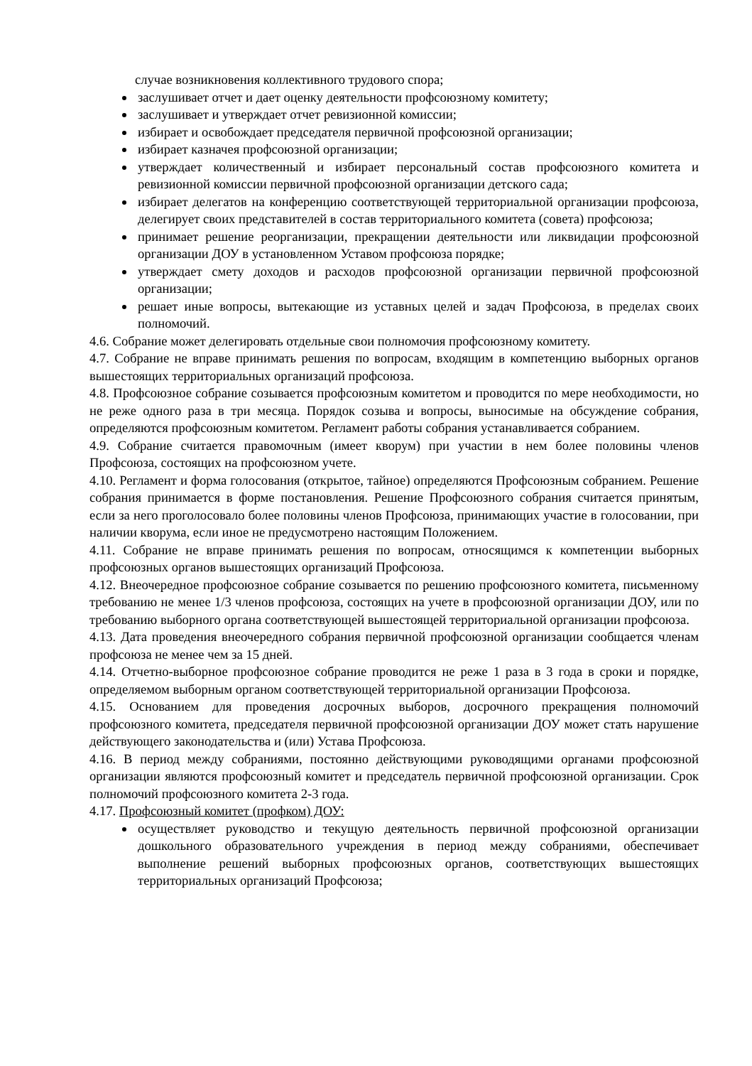случае возникновения коллективного трудового спора;
заслушивает отчет и дает оценку деятельности профсоюзному комитету;
заслушивает и утверждает отчет ревизионной комиссии;
избирает и освобождает председателя первичной профсоюзной организации;
избирает казначея профсоюзной организации;
утверждает количественный и избирает персональный состав профсоюзного комитета и ревизионной комиссии первичной профсоюзной организации детского сада;
избирает делегатов на конференцию соответствующей территориальной организации профсоюза, делегирует своих представителей в состав территориального комитета (совета) профсоюза;
принимает решение реорганизации, прекращении деятельности или ликвидации профсоюзной организации ДОУ в установленном Уставом профсоюза порядке;
утверждает смету доходов и расходов профсоюзной организации первичной профсоюзной организации;
решает иные вопросы, вытекающие из уставных целей и задач Профсоюза, в пределах своих полномочий.
4.6. Собрание может делегировать отдельные свои полномочия профсоюзному комитету.
4.7. Собрание не вправе принимать решения по вопросам, входящим в компетенцию выборных органов вышестоящих территориальных организаций профсоюза.
4.8. Профсоюзное собрание созывается профсоюзным комитетом и проводится по мере необходимости, но не реже одного раза в три месяца. Порядок созыва и вопросы, выносимые на обсуждение собрания, определяются профсоюзным комитетом. Регламент работы собрания устанавливается собранием.
4.9. Собрание считается правомочным (имеет кворум) при участии в нем более половины членов Профсоюза, состоящих на профсоюзном учете.
4.10. Регламент и форма голосования (открытое, тайное) определяются Профсоюзным собранием. Решение собрания принимается в форме постановления. Решение Профсоюзного собрания считается принятым, если за него проголосовало более половины членов Профсоюза, принимающих участие в голосовании, при наличии кворума, если иное не предусмотрено настоящим Положением.
4.11. Собрание не вправе принимать решения по вопросам, относящимся к компетенции выборных профсоюзных органов вышестоящих организаций Профсоюза.
4.12. Внеочередное профсоюзное собрание созывается по решению профсоюзного комитета, письменному требованию не менее 1/3 членов профсоюза, состоящих на учете в профсоюзной организации ДОУ, или по требованию выборного органа соответствующей вышестоящей территориальной организации профсоюза.
4.13. Дата проведения внеочередного собрания первичной профсоюзной организации сообщается членам профсоюза не менее чем за 15 дней.
4.14. Отчетно-выборное профсоюзное собрание проводится не реже 1 раза в 3 года в сроки и порядке, определяемом выборным органом соответствующей территориальной организации Профсоюза.
4.15. Основанием для проведения досрочных выборов, досрочного прекращения полномочий профсоюзного комитета, председателя первичной профсоюзной организации ДОУ может стать нарушение действующего законодательства и (или) Устава Профсоюза.
4.16. В период между собраниями, постоянно действующими руководящими органами профсоюзной организации являются профсоюзный комитет и председатель первичной профсоюзной организации. Срок полномочий профсоюзного комитета 2-3 года.
4.17. Профсоюзный комитет (профком) ДОУ:
осуществляет руководство и текущую деятельность первичной профсоюзной организации дошкольного образовательного учреждения в период между собраниями, обеспечивает выполнение решений выборных профсоюзных органов, соответствующих вышестоящих территориальных организаций Профсоюза;